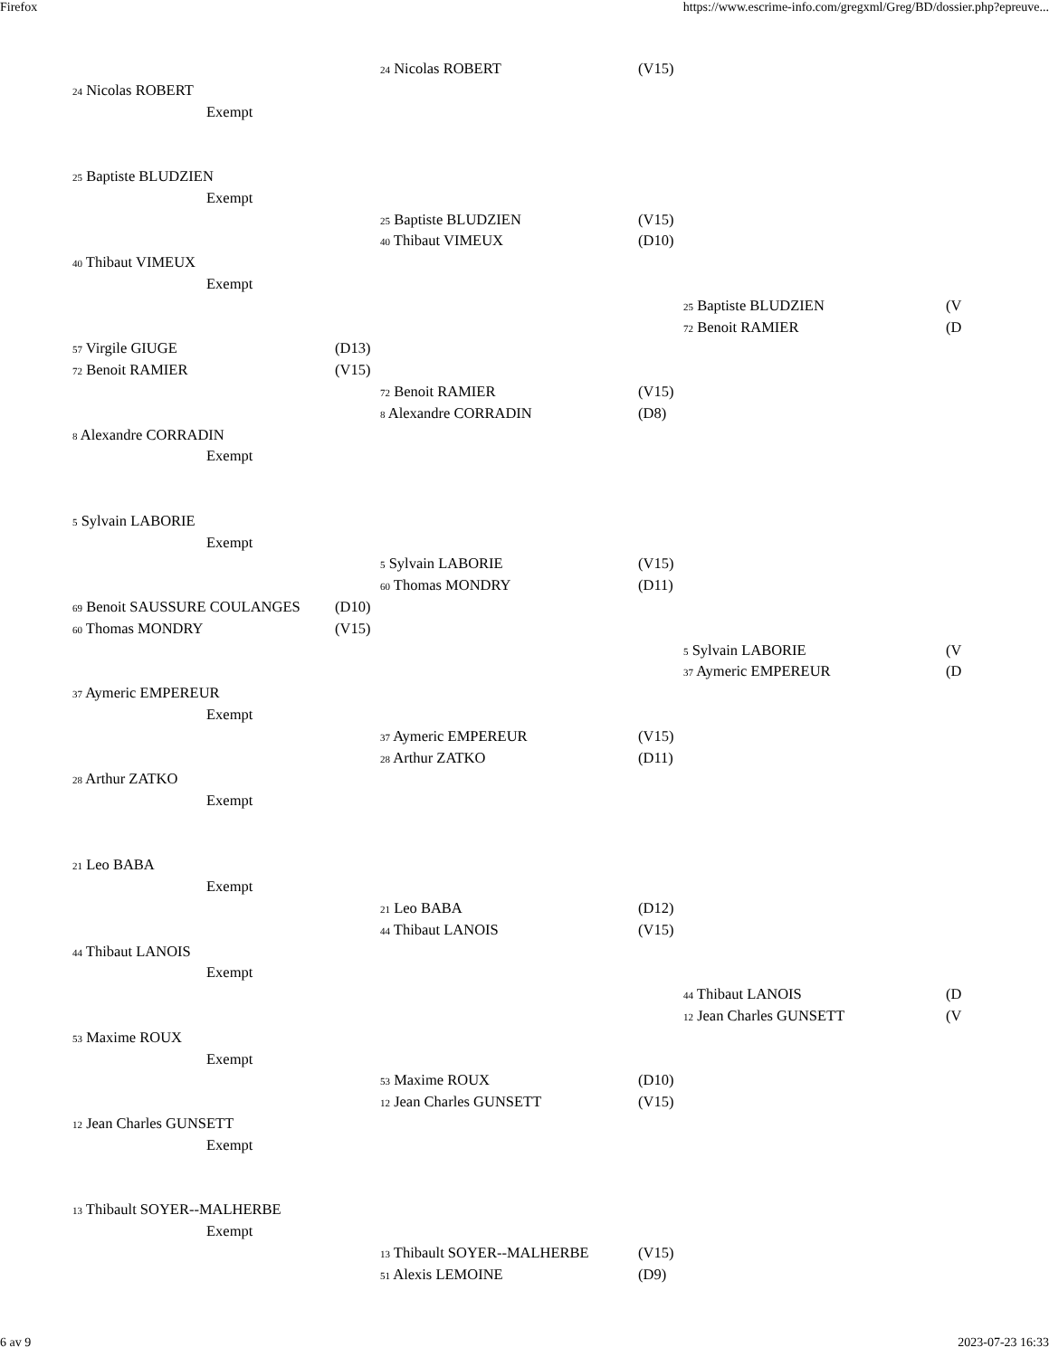Firefox https://www.escrime-info.com/gregxml/Greg/BD/dossier.php?epreuve...
| | | 24 Nicolas ROBERT | (V15) | | |
| 24 Nicolas ROBERT | | | | | |
| Exempt | | | | | |
| 25 Baptiste BLUDZIEN | | | | | |
| Exempt | | | | | |
| | | 25 Baptiste BLUDZIEN | (V15) | | |
| | | 40 Thibaut VIMEUX | (D10) | | |
| 40 Thibaut VIMEUX | | | | | |
| Exempt | | | | | |
| | | | | 25 Baptiste BLUDZIEN | (V |
| | | | | 72 Benoit RAMIER | (D |
| 57 Virgile GIUGE | (D13) | | | | |
| 72 Benoit RAMIER | (V15) | | | | |
| | | 72 Benoit RAMIER | (V15) | | |
| | | 8 Alexandre CORRADIN | (D8) | | |
| 8 Alexandre CORRADIN | | | | | |
| Exempt | | | | | |
| 5 Sylvain LABORIE | | | | | |
| Exempt | | | | | |
| | | 5 Sylvain LABORIE | (V15) | | |
| | | 60 Thomas MONDRY | (D11) | | |
| 69 Benoit SAUSSURE COULANGES | (D10) | | | | |
| 60 Thomas MONDRY | (V15) | | | | |
| | | | | 5 Sylvain LABORIE | (V |
| | | | | 37 Aymeric EMPEREUR | (D |
| 37 Aymeric EMPEREUR | | | | | |
| Exempt | | | | | |
| | | 37 Aymeric EMPEREUR | (V15) | | |
| | | 28 Arthur ZATKO | (D11) | | |
| 28 Arthur ZATKO | | | | | |
| Exempt | | | | | |
| 21 Leo BABA | | | | | |
| Exempt | | | | | |
| | | 21 Leo BABA | (D12) | | |
| | | 44 Thibaut LANOIS | (V15) | | |
| 44 Thibaut LANOIS | | | | | |
| Exempt | | | | | |
| | | | | 44 Thibaut LANOIS | (D |
| | | | | 12 Jean Charles GUNSETT | (V |
| 53 Maxime ROUX | | | | | |
| Exempt | | | | | |
| | | 53 Maxime ROUX | (D10) | | |
| | | 12 Jean Charles GUNSETT | (V15) | | |
| 12 Jean Charles GUNSETT | | | | | |
| Exempt | | | | | |
| 13 Thibault SOYER--MALHERBE | | | | | |
| Exempt | | | | | |
| | | 13 Thibault SOYER--MALHERBE | (V15) | | |
| | | 51 Alexis LEMOINE | (D9) | | |
6 av 9 2023-07-23 16:33